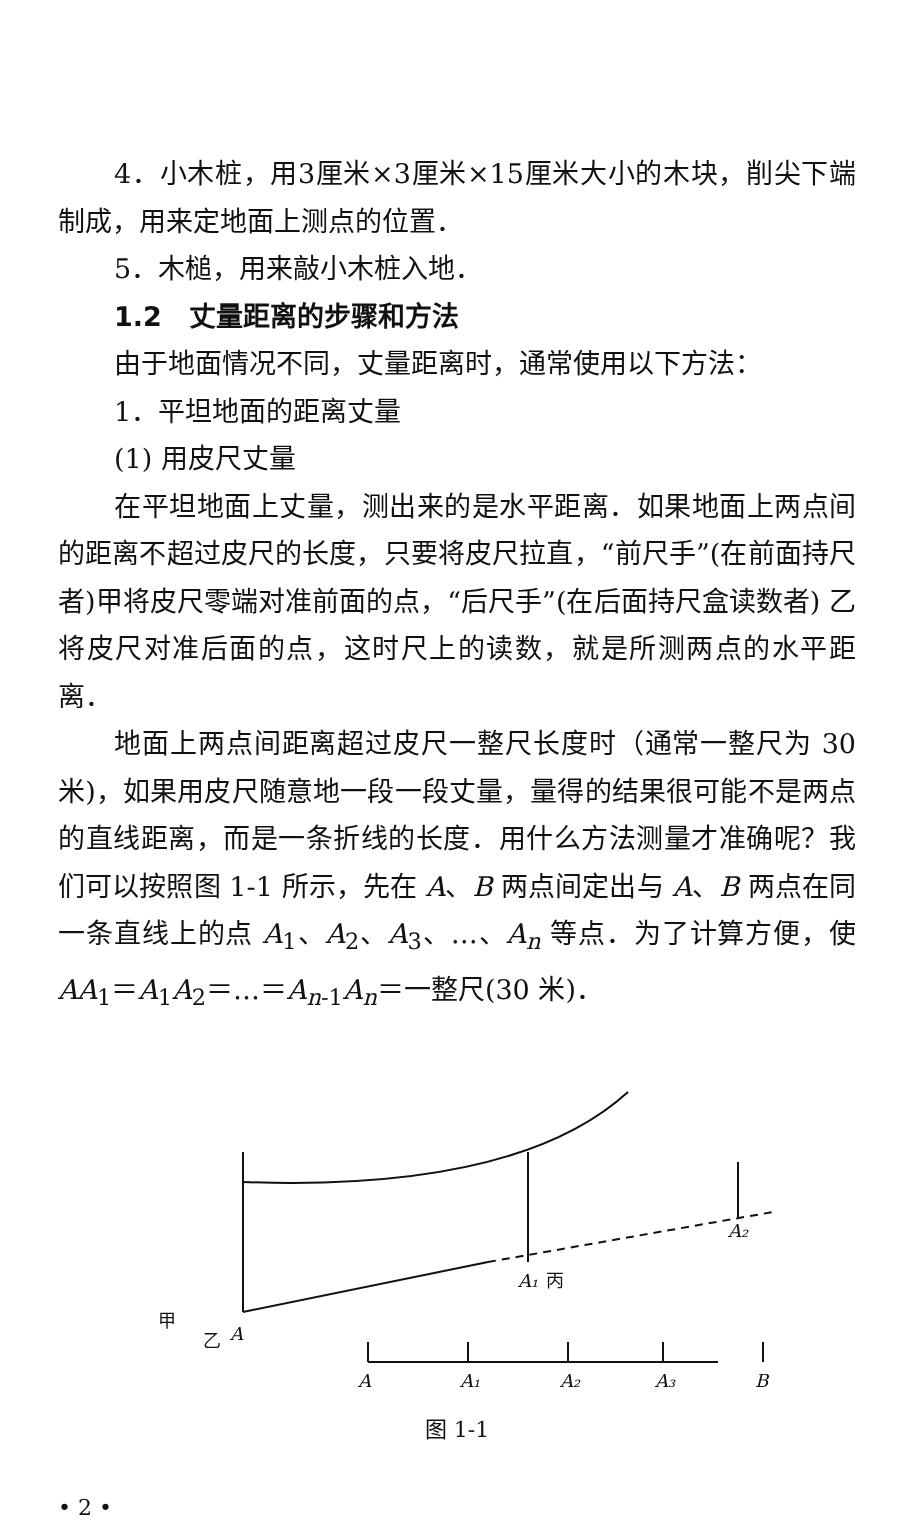4．小木桩，用3厘米×3厘米×15厘米大小的木块，削尖下端制成，用来定地面上测点的位置．
5．木槌，用来敲小木桩入地．
1.2　丈量距离的步骤和方法
由于地面情况不同，丈量距离时，通常使用以下方法：
1．平坦地面的距离丈量
(1) 用皮尺丈量
在平坦地面上丈量，测出来的是水平距离．如果地面上两点间的距离不超过皮尺的长度，只要将皮尺拉直，“前尺手”(在前面持尺者)甲将皮尺零端对准前面的点，“后尺手”(在后面持尺盒读数者) 乙将皮尺对准后面的点，这时尺上的读数，就是所测两点的水平距离．
地面上两点间距离超过皮尺一整尺长度时（通常一整尺为 30 米)，如果用皮尺随意地一段一段丈量，量得的结果很可能不是两点的直线距离，而是一条折线的长度．用什么方法测量才准确呢？我们可以按照图 1-1 所示，先在 A、B 两点间定出与 A、B 两点在同一条直线上的点 A<sub>1</sub>、A<sub>2</sub>、A<sub>3</sub>、…、A<sub>n</sub> 等点．为了计算方便，使 AA<sub>1</sub>＝A<sub>1</sub>A<sub>2</sub>＝…＝A<sub>n-1</sub>A<sub>n</sub>＝一整尺(30 米)．
甲
乙
A
A₁
丙
A₂
A
A₁
A₂
A₃
B
图 1-1
• 2 •